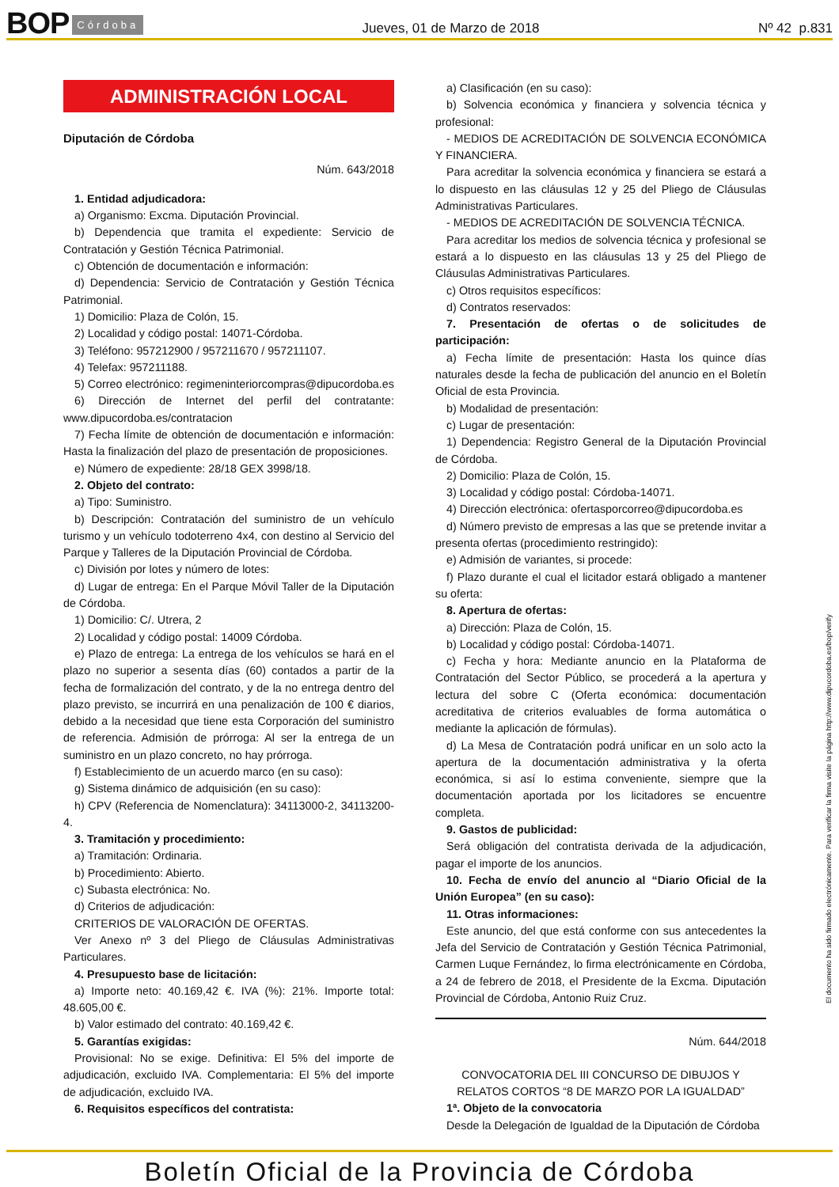BOP Córdoba Jueves, 01 de Marzo de 2018 Nº 42 p.831
ADMINISTRACIÓN LOCAL
Diputación de Córdoba
Núm. 643/2018
1. Entidad adjudicadora:
a) Organismo: Excma. Diputación Provincial.
b) Dependencia que tramita el expediente: Servicio de Contratación y Gestión Técnica Patrimonial.
c) Obtención de documentación e información:
d) Dependencia: Servicio de Contratación y Gestión Técnica Patrimonial.
1) Domicilio: Plaza de Colón, 15.
2) Localidad y código postal: 14071-Córdoba.
3) Teléfono: 957212900 / 957211670 / 957211107.
4) Telefax: 957211188.
5) Correo electrónico: regimeninteriorcompras@dipucordoba.es
6) Dirección de Internet del perfil del contratante: www.dipucordoba.es/contratacion
7) Fecha límite de obtención de documentación e información: Hasta la finalización del plazo de presentación de proposiciones.
e) Número de expediente: 28/18 GEX 3998/18.
2. Objeto del contrato:
a) Tipo: Suministro.
b) Descripción: Contratación del suministro de un vehículo turismo y un vehículo todoterreno 4x4, con destino al Servicio del Parque y Talleres de la Diputación Provincial de Córdoba.
c) División por lotes y número de lotes:
d) Lugar de entrega: En el Parque Móvil Taller de la Diputación de Córdoba.
1) Domicilio: C/. Utrera, 2
2) Localidad y código postal: 14009 Córdoba.
e) Plazo de entrega: La entrega de los vehículos se hará en el plazo no superior a sesenta días (60) contados a partir de la fecha de formalización del contrato, y de la no entrega dentro del plazo previsto, se incurrirá en una penalización de 100 € diarios, debido a la necesidad que tiene esta Corporación del suministro de referencia. Admisión de prórroga: Al ser la entrega de un suministro en un plazo concreto, no hay prórroga.
f) Establecimiento de un acuerdo marco (en su caso):
g) Sistema dinámico de adquisición (en su caso):
h) CPV (Referencia de Nomenclatura): 34113000-2, 34113200-4.
3. Tramitación y procedimiento:
a) Tramitación: Ordinaria.
b) Procedimiento: Abierto.
c) Subasta electrónica: No.
d) Criterios de adjudicación:
CRITERIOS DE VALORACIÓN DE OFERTAS.
Ver Anexo nº 3 del Pliego de Cláusulas Administrativas Particulares.
4. Presupuesto base de licitación:
a) Importe neto: 40.169,42 €. IVA (%): 21%. Importe total: 48.605,00 €.
b) Valor estimado del contrato: 40.169,42 €.
5. Garantías exigidas:
Provisional: No se exige. Definitiva: El 5% del importe de adjudicación, excluido IVA. Complementaria: El 5% del importe de adjudicación, excluido IVA.
6. Requisitos específicos del contratista:
a) Clasificación (en su caso):
b) Solvencia económica y financiera y solvencia técnica y profesional:
- MEDIOS DE ACREDITACIÓN DE SOLVENCIA ECONÓMICA Y FINANCIERA.
Para acreditar la solvencia económica y financiera se estará a lo dispuesto en las cláusulas 12 y 25 del Pliego de Cláusulas Administrativas Particulares.
- MEDIOS DE ACREDITACIÓN DE SOLVENCIA TÉCNICA.
Para acreditar los medios de solvencia técnica y profesional se estará a lo dispuesto en las cláusulas 13 y 25 del Pliego de Cláusulas Administrativas Particulares.
c) Otros requisitos específicos:
d) Contratos reservados:
7. Presentación de ofertas o de solicitudes de participación:
a) Fecha límite de presentación: Hasta los quince días naturales desde la fecha de publicación del anuncio en el Boletín Oficial de esta Provincia.
b) Modalidad de presentación:
c) Lugar de presentación:
1) Dependencia: Registro General de la Diputación Provincial de Córdoba.
2) Domicilio: Plaza de Colón, 15.
3) Localidad y código postal: Córdoba-14071.
4) Dirección electrónica: ofertasporcorreo@dipucordoba.es
d) Número previsto de empresas a las que se pretende invitar a presenta ofertas (procedimiento restringido):
e) Admisión de variantes, si procede:
f) Plazo durante el cual el licitador estará obligado a mantener su oferta:
8. Apertura de ofertas:
a) Dirección: Plaza de Colón, 15.
b) Localidad y código postal: Córdoba-14071.
c) Fecha y hora: Mediante anuncio en la Plataforma de Contratación del Sector Público, se procederá a la apertura y lectura del sobre C (Oferta económica: documentación acreditativa de criterios evaluables de forma automática o mediante la aplicación de fórmulas).
d) La Mesa de Contratación podrá unificar en un solo acto la apertura de la documentación administrativa y la oferta económica, si así lo estima conveniente, siempre que la documentación aportada por los licitadores se encuentre completa.
9. Gastos de publicidad:
Será obligación del contratista derivada de la adjudicación, pagar el importe de los anuncios.
10. Fecha de envío del anuncio al “Diario Oficial de la Unión Europea” (en su caso):
11. Otras informaciones:
Este anuncio, del que está conforme con sus antecedentes la Jefa del Servicio de Contratación y Gestión Técnica Patrimonial, Carmen Luque Fernández, lo firma electrónicamente en Córdoba, a 24 de febrero de 2018, el Presidente de la Excma. Diputación Provincial de Córdoba, Antonio Ruiz Cruz.
Núm. 644/2018
CONVOCATORIA DEL III CONCURSO DE DIBUJOS Y RELATOS CORTOS “8 DE MARZO POR LA IGUALDAD”
1ª. Objeto de la convocatoria
Desde la Delegación de Igualdad de la Diputación de Córdoba
El documento ha sido firmado electrónicamente. Para verificar la firma visite la página http://www.dipucordoba.es/bop/verify
Boletín Oficial de la Provincia de Córdoba